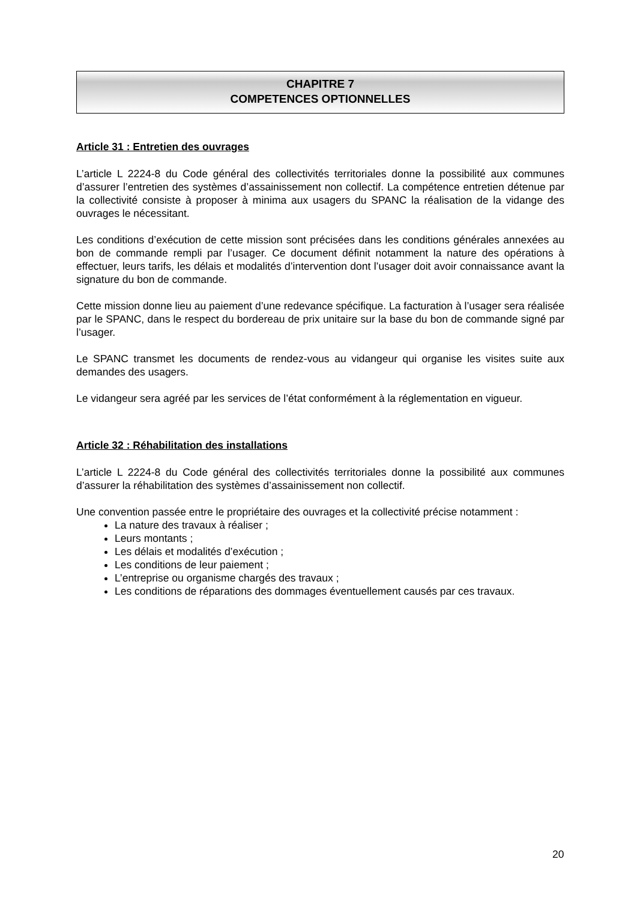CHAPITRE 7
COMPETENCES OPTIONNELLES
Article 31 : Entretien des ouvrages
L’article L 2224-8 du Code général des collectivités territoriales donne la possibilité aux communes d’assurer l’entretien des systèmes d’assainissement non collectif. La compétence entretien détenue par la collectivité consiste à proposer à minima aux usagers du SPANC la réalisation de la vidange des ouvrages le nécessitant.
Les conditions d’exécution de cette mission sont précisées dans les conditions générales annexées au bon de commande rempli par l’usager. Ce document définit notamment la nature des opérations à effectuer, leurs tarifs, les délais et modalités d’intervention dont l’usager doit avoir connaissance avant la signature du bon de commande.
Cette mission donne lieu au paiement d’une redevance spécifique. La facturation à l’usager sera réalisée par le SPANC, dans le respect du bordereau de prix unitaire sur la base du bon de commande signé par l’usager.
Le SPANC transmet les documents de rendez-vous au vidangeur qui organise les visites suite aux demandes des usagers.
Le vidangeur sera agréé par les services de l’état conformément à la réglementation en vigueur.
Article 32 : Réhabilitation des installations
L’article L 2224-8 du Code général des collectivités territoriales donne la possibilité aux communes d’assurer la réhabilitation des systèmes d’assainissement non collectif.
Une convention passée entre le propriétaire des ouvrages et la collectivité précise notamment :
La nature des travaux à réaliser ;
Leurs montants ;
Les délais et modalités d’exécution ;
Les conditions de leur paiement ;
L’entreprise ou organisme chargés des travaux ;
Les conditions de réparations des dommages éventuellement causés par ces travaux.
20